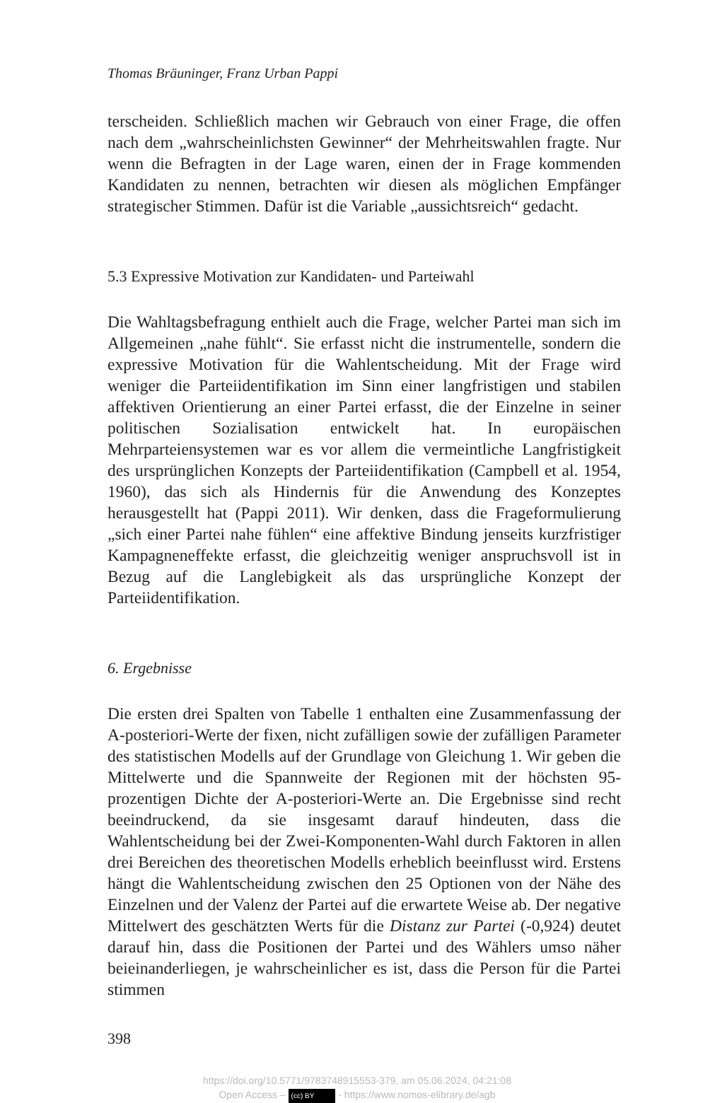Thomas Bräuninger, Franz Urban Pappi
terscheiden. Schließlich machen wir Gebrauch von einer Frage, die offen nach dem „wahrscheinlichsten Gewinner“ der Mehrheitswahlen fragte. Nur wenn die Befragten in der Lage waren, einen der in Frage kommenden Kandidaten zu nennen, betrachten wir diesen als möglichen Empfänger strategischer Stimmen. Dafür ist die Variable „aussichtsreich“ gedacht.
5.3 Expressive Motivation zur Kandidaten- und Parteiwahl
Die Wahltagsbefragung enthielt auch die Frage, welcher Partei man sich im Allgemeinen „nahe fühlt“. Sie erfasst nicht die instrumentelle, sondern die expressive Motivation für die Wahlentscheidung. Mit der Frage wird weniger die Parteiidentifikation im Sinn einer langfristigen und stabilen affektiven Orientierung an einer Partei erfasst, die der Einzelne in seiner politischen Sozialisation entwickelt hat. In europäischen Mehrparteiensystemen war es vor allem die vermeintliche Langfristigkeit des ursprünglichen Konzepts der Parteiidentifikation (Campbell et al. 1954, 1960), das sich als Hindernis für die Anwendung des Konzeptes herausgestellt hat (Pappi 2011). Wir denken, dass die Frageformulierung „sich einer Partei nahe fühlen“ eine affektive Bindung jenseits kurzfristiger Kampagneneffekte erfasst, die gleichzeitig weniger anspruchsvoll ist in Bezug auf die Langlebigkeit als das ursprüngliche Konzept der Parteiidentifikation.
6. Ergebnisse
Die ersten drei Spalten von Tabelle 1 enthalten eine Zusammenfassung der A-posteriori-Werte der fixen, nicht zufälligen sowie der zufälligen Parameter des statistischen Modells auf der Grundlage von Gleichung 1. Wir geben die Mittelwerte und die Spannweite der Regionen mit der höchsten 95-prozentigen Dichte der A-posteriori-Werte an. Die Ergebnisse sind recht beeindruckend, da sie insgesamt darauf hindeuten, dass die Wahlentscheidung bei der Zwei-Komponenten-Wahl durch Faktoren in allen drei Bereichen des theoretischen Modells erheblich beeinflusst wird. Erstens hängt die Wahlentscheidung zwischen den 25 Optionen von der Nähe des Einzelnen und der Valenz der Partei auf die erwartete Weise ab. Der negative Mittelwert des geschätzten Werts für die Distanz zur Partei (-0,924) deutet darauf hin, dass die Positionen der Partei und des Wählers umso näher beieinanderliegen, je wahrscheinlicher es ist, dass die Person für die Partei stimmen
398
https://doi.org/10.5771/9783748915553-379, am 05.06.2024, 04:21:08
Open Access – (cc) BY - https://www.nomos-elibrary.de/agb